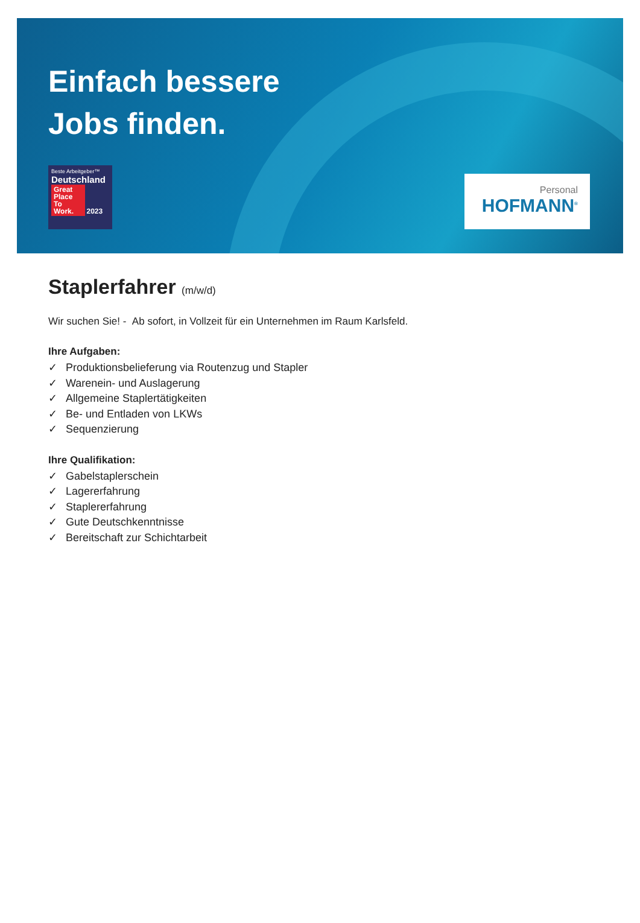Einfach bessere
Jobs finden.
Beste Arbeitgeber™
Deutschland
Great Place To Work. 2023
Personal
HOFMANN<sup>®</sup>
Staplerfahrer (m/w/d)
Wir suchen Sie! - Ab sofort, in Vollzeit für ein Unternehmen im Raum Karlsfeld.
Ihre Aufgaben:
✓ Produktionsbelieferung via Routenzug und Stapler
✓ Warenein- und Auslagerung
✓ Allgemeine Staplertätigkeiten
✓ Be- und Entladen von LKWs
✓ Sequenzierung
Ihre Qualifikation:
✓ Gabelstaplerschein
✓ Lagererfahrung
✓ Staplererfahrung
✓ Gute Deutschkenntnisse
✓ Bereitschaft zur Schichtarbeit